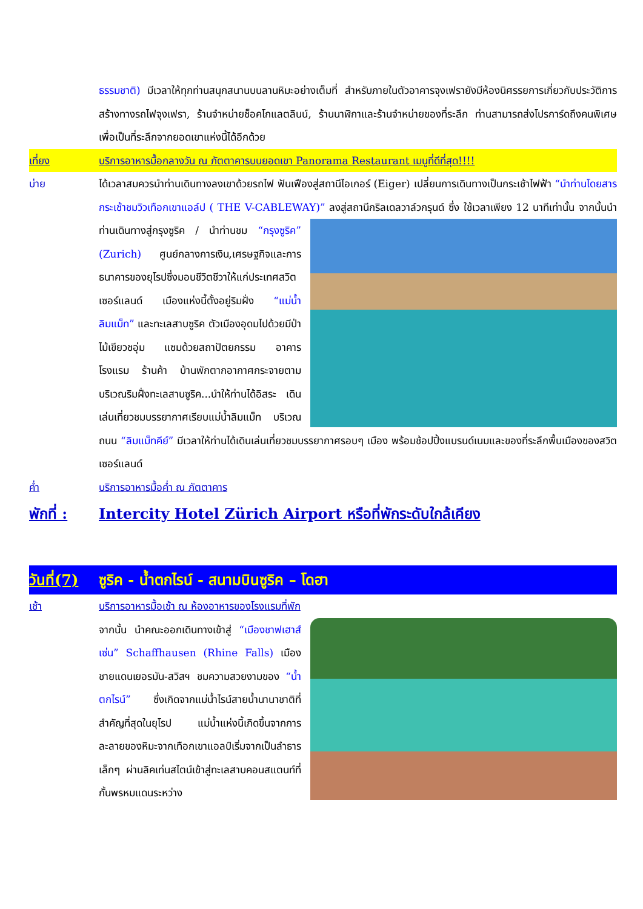ธรรมชาติ) มีเวลาให้ทุกท่านสนุกสนานบนลานหิมะอย่างเต็มที่ สำหรับภายในตัวอาคารจุงเฟรายังมีห้องนิศรรยการเกี่ยวกับประวัติการสร้างทางรถไฟจุงเฟรา, ร้านจำหน่ายช็อคโกแลตลินน์, ร้านนาฬิกาและร้านจำหน่ายของที่ระลึก ท่านสามารถส่งโปรการ์ดถึงคนพิเศษเพื่อเป็นที่ระลึกจากยอดเขาแห่งนี้ได้อีกด้วย
เที่ยง บริการอาหารมื้อกลางวัน ณ ภัตตาคารบนยอดเขา Panorama Restaurant เมนูที่ดีที่สุด!!!!
บ่าย ได้เวลาสมควรนำท่านเดินทางลงเขาด้วยรถไฟ ฟันเฟืองสู่สถานีไอเกอร์ (Eiger) เปลี่ยนการเดินทางเป็นกระเช้าไฟฟ้า “นำท่านโดยสารกระเช้าชมวิวเทือกเขาแอล์ป ( THE V-CABLEWAY)” ลงสู่สถานีกริลเดลวาล์วกรุนด์ ซึ่ง ใช้เวลาเพียง 12 นาทีเท่านั้น จากนั้นนำท่านเดินทางสู่กรุงซูริค / นำท่านชม “กรุงซูริค” (Zurich) ศูนย์กลางการเงิน,เศรษฐกิจและการธนาคารของยุโรปซึ่งมอบชีวิตชีวาให้แก่ประเทศสวิตเซอร์แลนด์ เมืองแห่งนี้ตั้งอยู่ริมฝั่ง “แม่น้ำลิมแม็ท” และทะเลสาบซูริค ตัวเมืองอุดมไปด้วยมีป่าไม้เขียวชอุ่ม แซมด้วยสถาปัตยกรรม อาคาร โรงแรม ร้านค้า บ้านพักตากอากาศกระจายตามบริเวณริมฝั่งทะเลสาบซูริค...นำให้ท่านได้อิสระ เดินเล่นเที่ยวชมบรรยากาศเรียบแม่น้ำลิมแม็ท บริเวณถนน “ลิมแม็ทคีย์” มีเวลาให้ท่านได้เดินเล่นเที่ยวชมบรรยากาศรอบๆ เมือง พร้อมช้อปปิ้งแบรนด์เนมและของที่ระลึกพื้นเมืองของสวิตเซอร์แลนด์
ค่ำ บริการอาหารมื้อค่ำ ณ ภัตตาคาร
พักที่ :
Intercity Hotel Zürich Airport หรือที่พักระดับใกล้เคียง
วันที่(7)
ซูริค - น้ำตกไรน์ - สนามบินซูริค – โดฮา
เช้า บริการอาหารมื้อเช้า ณ ห้องอาหารของโรงแรมที่พัก
จากนั้น นำคณะออกเดินทางเข้าสู่ “เมืองชาฟเฮาส์เซ่น” Schaffhausen (Rhine Falls) เมืองชายแดนเยอรมัน-สวิสฯ ชมความสวยงามของ “น้ำตกไรน์” ซึ่งเกิดจากแม่น้ำไรน์สายน้ำนานาชาติที่สำคัญที่สุดในยุโรป แม่น้ำแห่งนี้เกิดขึ้นจากการละลายของหิมะจากเทือกเขาแอลป์เริ่มจากเป็นลำธารเล็กๆ ผ่านลิคเท่นสไตน์เข้าสู่ทะเลสาบคอนสแตนท์ที่กั้นพรหมแดนระหว่าง